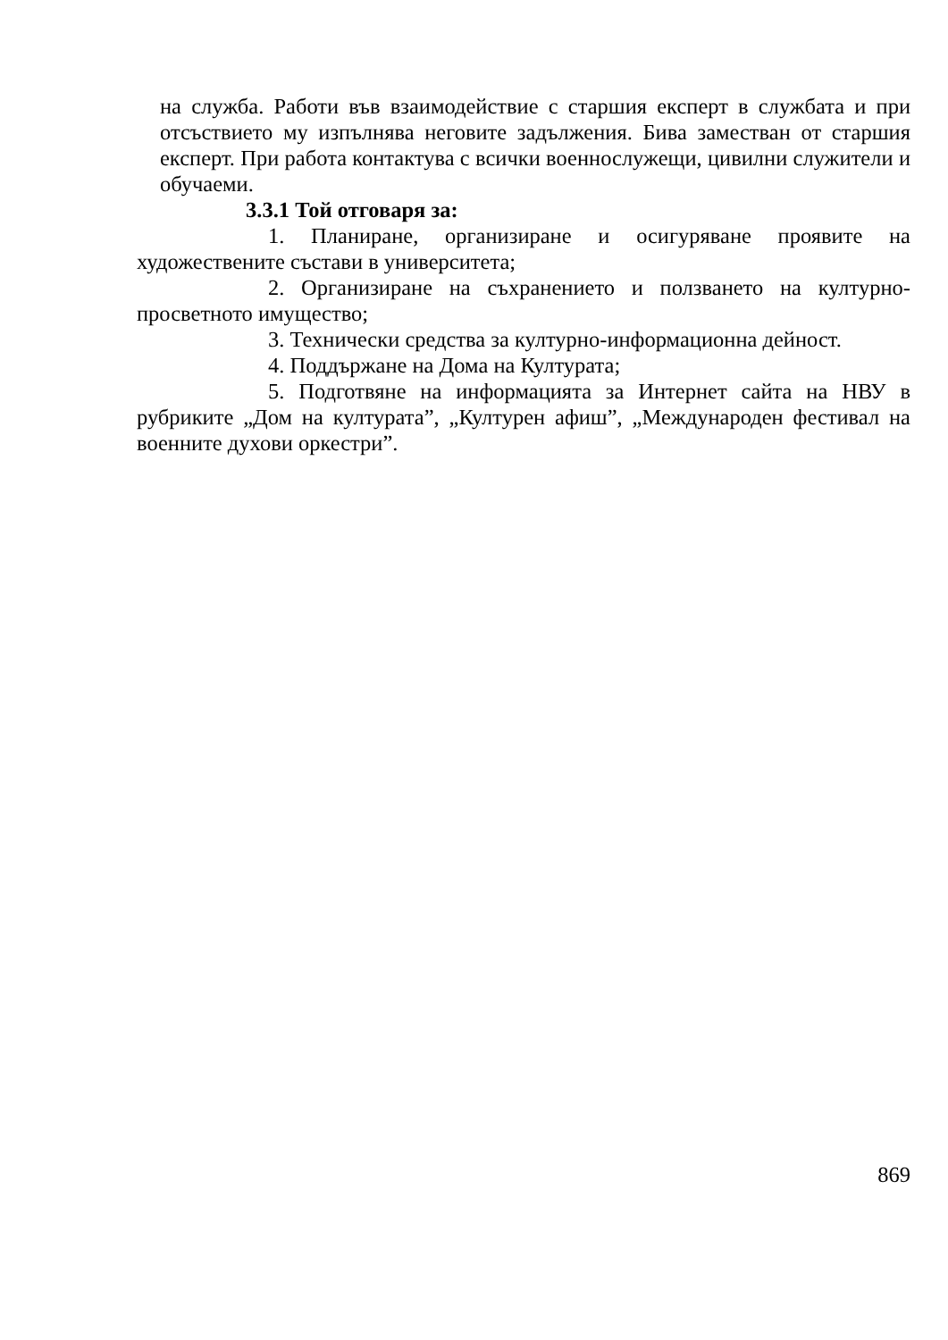на служба. Работи във взаимодействие с старшия експерт в службата и при отсъствието му изпълнява неговите задължения. Бива заместван от старшия експерт. При работа контактува с всички военнослужещи, цивилни служители и обучаеми.
3.3.1 Той отговаря за:
1. Планиране, организиране и осигуряване проявите на художествените състави в университета;
2. Организиране на съхранението и ползването на културно-просветното имущество;
3. Технически средства за културно-информационна дейност.
4. Поддържане на Дома на Културата;
5. Подготвяне на информацията за Интернет сайта на НВУ в рубриките „Дом на културата”, „Културен афиш”, „Международен фестивал на военните духови оркестри”.
869